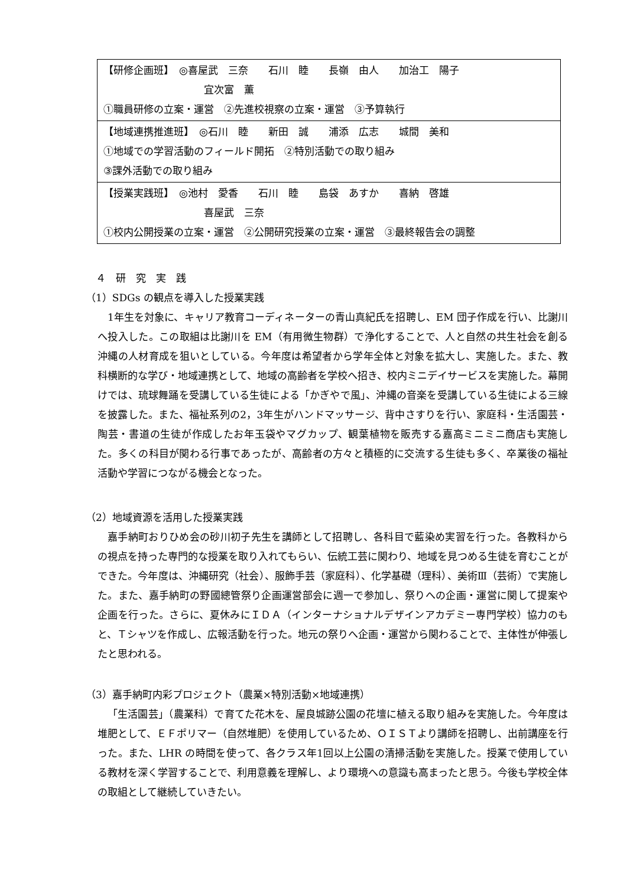| 【研修企画班】 ◎喜屋武 三奈 石川 睦 長嶺 由人 加治工 陽子 宜次富 薫 ①職員研修の立案・運営 ②先進校視察の立案・運営 ③予算執行 |
| 【地域連携推進班】 ◎石川 睦 新田 誠 浦添 広志 城間 美和 ①地域での学習活動のフィールド開拓 ②特別活動での取り組み ③課外活動での取り組み |
| 【授業実践班】 ◎池村 愛香 石川 睦 島袋 あすか 喜納 啓雄 喜屋武 三奈 ①校内公開授業の立案・運営 ②公開研究授業の立案・運営 ③最終報告会の調整 |
　４　研　究　実　践
（1）SDGs の観点を導入した授業実践
1年生を対象に、キャリア教育コーディネーターの青山真紀氏を招聘し、EM 団子作成を行い、比謝川へ投入した。この取組は比謝川を EM（有用微生物群）で浄化することで、人と自然の共生社会を創る沖縄の人材育成を狙いとしている。今年度は希望者から学年全体と対象を拡大し、実施した。また、教科横断的な学び・地域連携として、地域の高齢者を学校へ招き、校内ミニデイサービスを実施した。幕開けでは、琉球舞踊を受講している生徒による「かぎやで風」、沖縄の音楽を受講している生徒による三線を披露した。また、福祉系列の2，3年生がハンドマッサージ、背中さすりを行い、家庭科・生活園芸・陶芸・書道の生徒が作成したお年玉袋やマグカップ、観葉植物を販売する嘉高ミニミニ商店も実施した。多くの科目が関わる行事であったが、高齢者の方々と積極的に交流する生徒も多く、卒業後の福祉活動や学習につながる機会となった。
（2）地域資源を活用した授業実践
嘉手納町おりひめ会の砂川初子先生を講師として招聘し、各科目で藍染め実習を行った。各教科からの視点を持った専門的な授業を取り入れてもらい、伝統工芸に関わり、地域を見つめる生徒を育むことができた。今年度は、沖縄研究（社会）、服飾手芸（家庭科）、化学基礎（理科）、美術Ⅲ（芸術）で実施した。また、嘉手納町の野國總管祭り企画運営部会に週一で参加し、祭りへの企画・運営に関して提案や企画を行った。さらに、夏休みにＩＤＡ（インターナショナルデザインアカデミー専門学校）協力のもと、Ｔシャツを作成し、広報活動を行った。地元の祭りへ企画・運営から関わることで、主体性が伸張したと思われる。
（3）嘉手納町内彩プロジェクト（農業×特別活動×地域連携）
「生活園芸」（農業科）で育てた花木を、屋良城跡公園の花壇に植える取り組みを実施した。今年度は堆肥として、ＥＦポリマー（自然堆肥）を使用しているため、ＯＩＳＴより講師を招聘し、出前講座を行った。また、LHR の時間を使って、各クラス年1回以上公園の清掃活動を実施した。授業で使用している教材を深く学習することで、利用意義を理解し、より環境への意識も高まったと思う。今後も学校全体の取組として継続していきたい。